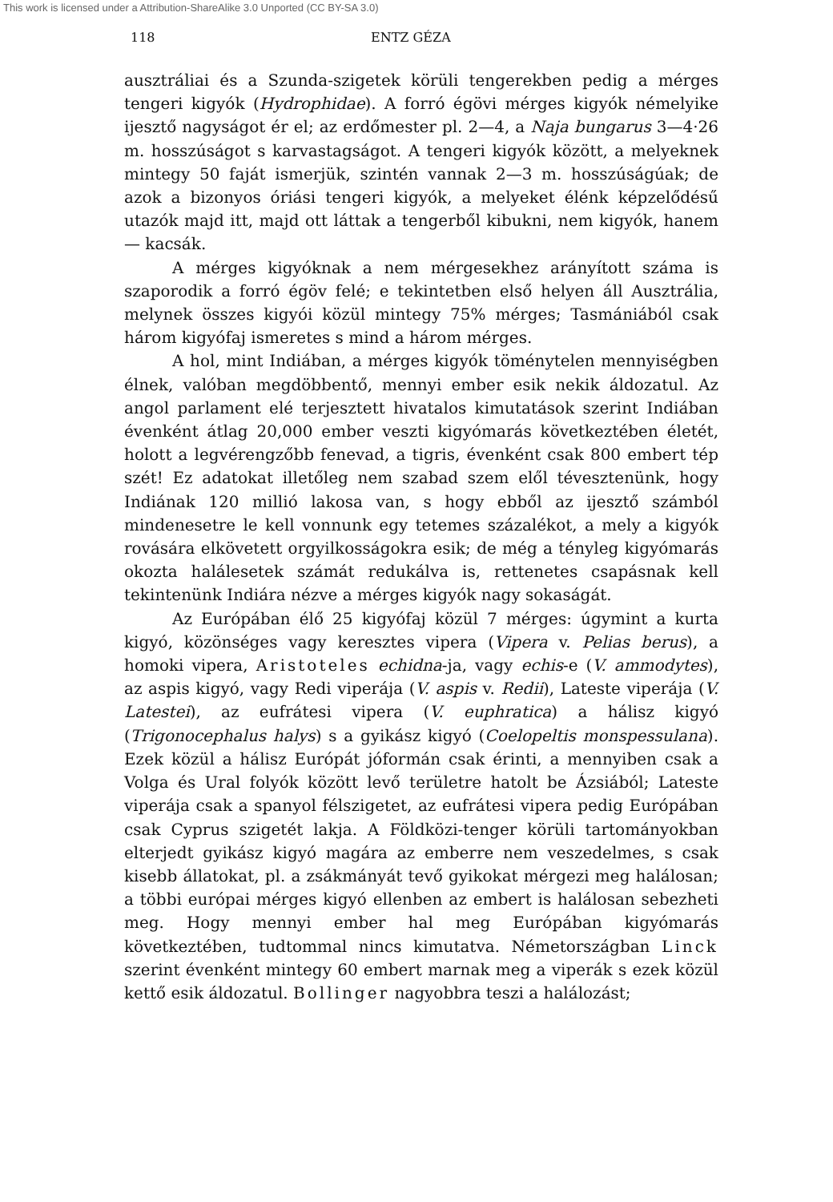This work is licensed under a Attribution-ShareAlike 3.0 Unported (CC BY-SA 3.0)
118 ENTZ GÉZA
ausztráliai és a Szunda-szigetek körüli tengerekben pedig a mérges tengeri kigyók (Hydrophidae). A forró égövi mérges kigyók némelyike ijesztő nagyságot ér el; az erdőmester pl. 2—4, a Naja bungarus 3—4·26 m. hosszúságot s karvastagságot. A tengeri kigyók között, a melyeknek mintegy 50 faját ismerjük, szintén vannak 2—3 m. hosszúságúak; de azok a bizonyos óriási tengeri kigyók, a melyeket élénk képzelődésű utazók majd itt, majd ott láttak a tengerből kibukni, nem kigyók, hanem — kacsák.
A mérges kigyóknak a nem mérgesekhez arányított száma is szaporodik a forró égöv felé; e tekintetben első helyen áll Ausztrália, melynek összes kigyói közül mintegy 75% mérges; Tasmániából csak három kigyófaj ismeretes s mind a három mérges.
A hol, mint Indiában, a mérges kigyók töménytelen mennyiségben élnek, valóban megdöbbentő, mennyi ember esik nekik áldozatul. Az angol parlament elé terjesztett hivatalos kimutatások szerint Indiában évenként átlag 20,000 ember veszti kigyómarás következtében életét, holott a legvérengzőbb fenevad, a tigris, évenként csak 800 embert tép szét! Ez adatokat illetőleg nem szabad szem elől tévesztenünk, hogy Indiának 120 millió lakosa van, s hogy ebből az ijesztő számból mindenesetre le kell vonnunk egy tetemes százalékot, a mely a kigyók rovására elkövetett orgyilkosságokra esik; de még a tényleg kigyómarás okozta halálesetek számát redukálva is, rettenetes csapásnak kell tekintenünk Indiára nézve a mérges kigyók nagy sokaságát.
Az Európában élő 25 kigyófaj közül 7 mérges: úgymint a kurta kigyó, közönséges vagy keresztes vipera (Vipera v. Pelias berus), a homoki vipera, Aristoteles echidna-ja, vagy echis-e (V. ammodytes), az aspis kigyó, vagy Redi viperája (V. aspis v. Redii), Lateste viperája (V. Latestei), az eufrátesi vipera (V. euphratica) a hálisz kigyó (Trigonocephalus halys) s a gyikász kigyó (Coelopeltis monspessulana). Ezek közül a hálisz Európát jóformán csak érinti, a mennyiben csak a Volga és Ural folyók között levő területre hatolt be Ázsiából; Lateste viperája csak a spanyol félszigetet, az eufrátesi vipera pedig Európában csak Cyprus szigetét lakja. A Földközi-tenger körüli tartományokban elterjedt gyikász kigyó magára az emberre nem veszedelmes, s csak kisebb állatokat, pl. a zsákmányát tevő gyikokat mérgezi meg halálosan; a többi európai mérges kigyó ellenben az embert is halálosan sebezheti meg. Hogy mennyi ember hal meg Európában kigyómarás következtében, tudtommal nincs kimutatva. Németországban Linck szerint évenként mintegy 60 embert marnak meg a viperák s ezek közül kettő esik áldozatul. Bollinger nagyobbra teszi a halálozást;